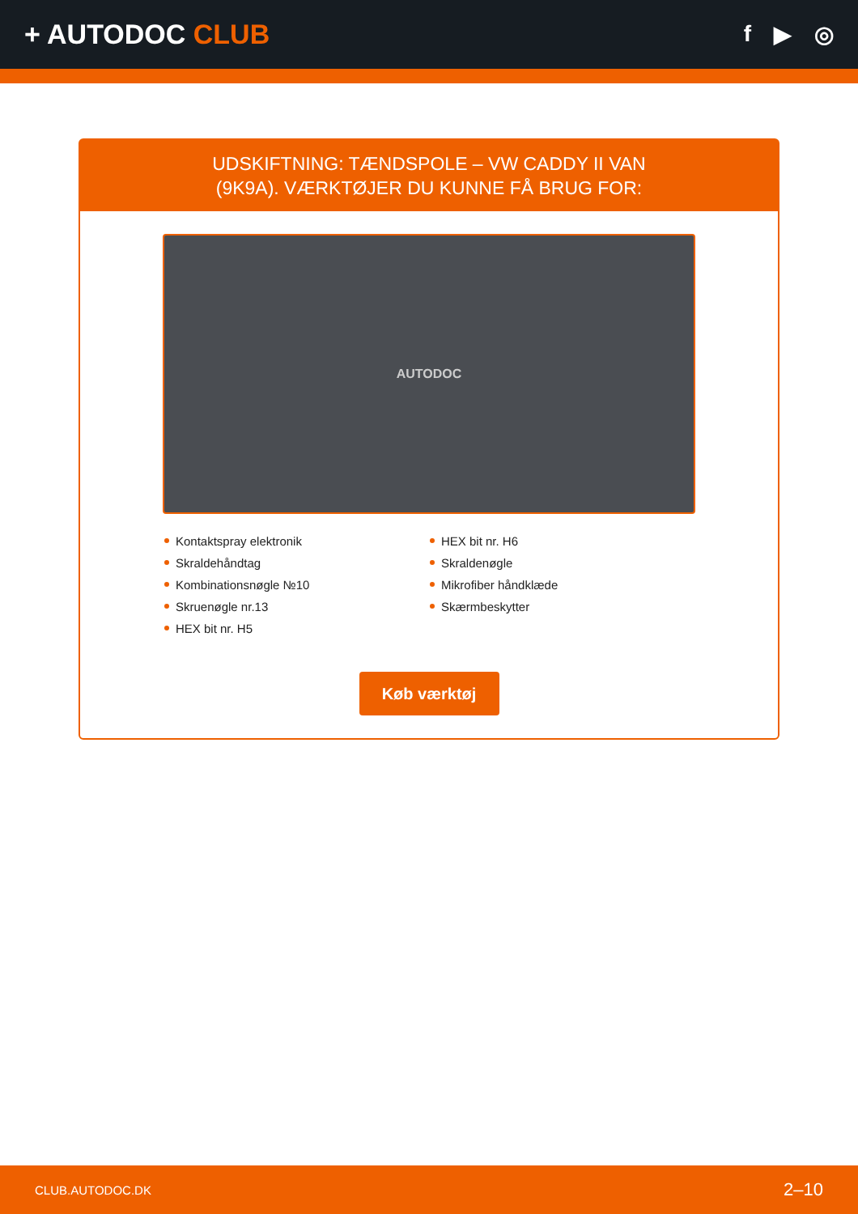+ AUTODOC CLUB
f ▶ ◎
UDSKIFTNING: TÆNDSPOLE – VW CADDY II VAN
(9K9A). VÆRKTØJER DU KUNNE FÅ BRUG FOR:
AUTODOC
Kontaktspray elektronik
Skraldehåndtag
Kombinationsnøgle №10
Skruenøgle nr.13
HEX bit nr. H5
HEX bit nr. H6
Skraldenøgle
Mikrofiber håndklæde
Skærmbeskytter
Køb værktøj
CLUB.AUTODOC.DK 2–10